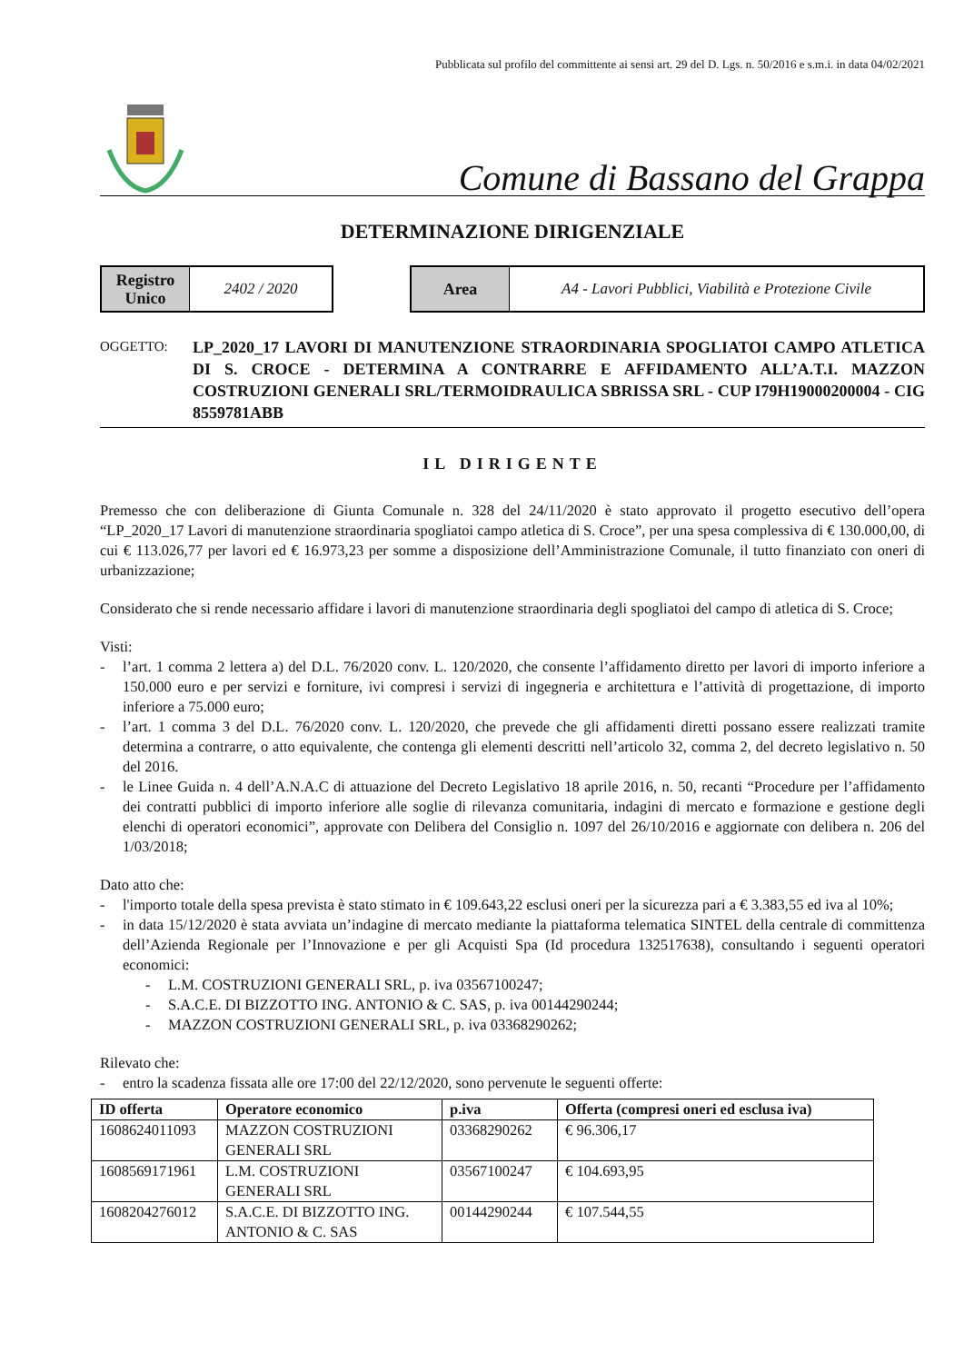Pubblicata sul profilo del committente ai sensi art. 29 del D. Lgs. n. 50/2016 e s.m.i. in data 04/02/2021
Comune di Bassano del Grappa
DETERMINAZIONE DIRIGENZIALE
Registro
Unico
2402 / 2020
Area
A4 - Lavori Pubblici, Viabilità e Protezione Civile
OGGETTO:
LP_2020_17 LAVORI DI MANUTENZIONE STRAORDINARIA SPOGLIATOI CAMPO ATLETICA DI S. CROCE - DETERMINA A CONTRARRE E AFFIDAMENTO ALL’A.T.I. MAZZON COSTRUZIONI GENERALI SRL/TERMOIDRAULICA SBRISSA SRL - CUP I79H19000200004 - CIG 8559781ABB
IL DIRIGENTE
Premesso che con deliberazione di Giunta Comunale n. 328 del 24/11/2020 è stato approvato il progetto esecutivo dell’opera “LP_2020_17 Lavori di manutenzione straordinaria spogliatoi campo atletica di S. Croce”, per una spesa complessiva di € 130.000,00, di cui € 113.026,77 per lavori ed € 16.973,23 per somme a disposizione dell’Amministrazione Comunale, il tutto finanziato con oneri di urbanizzazione;
Considerato che si rende necessario affidare i lavori di manutenzione straordinaria degli spogliatoi del campo di atletica di S. Croce;
Visti:
- l’art. 1 comma 2 lettera a) del D.L. 76/2020 conv. L. 120/2020, che consente l’affidamento diretto per lavori di importo inferiore a 150.000 euro e per servizi e forniture, ivi compresi i servizi di ingegneria e architettura e l’attività di progettazione, di importo inferiore a 75.000 euro;
- l’art. 1 comma 3 del D.L. 76/2020 conv. L. 120/2020, che prevede che gli affidamenti diretti possano essere realizzati tramite determina a contrarre, o atto equivalente, che contenga gli elementi descritti nell’articolo 32, comma 2, del decreto legislativo n. 50 del 2016.
- le Linee Guida n. 4 dell’A.N.A.C di attuazione del Decreto Legislativo 18 aprile 2016, n. 50, recanti “Procedure per l’affidamento dei contratti pubblici di importo inferiore alle soglie di rilevanza comunitaria, indagini di mercato e formazione e gestione degli elenchi di operatori economici”, approvate con Delibera del Consiglio n. 1097 del 26/10/2016 e aggiornate con delibera n. 206 del 1/03/2018;
Dato atto che:
- l'importo totale della spesa prevista è stato stimato in € 109.643,22 esclusi oneri per la sicurezza pari a € 3.383,55 ed iva al 10%;
- in data 15/12/2020 è stata avviata un’indagine di mercato mediante la piattaforma telematica SINTEL della centrale di committenza dell’Azienda Regionale per l’Innovazione e per gli Acquisti Spa (Id procedura 132517638), consultando i seguenti operatori economici:
- L.M. COSTRUZIONI GENERALI SRL, p. iva 03567100247;
- S.A.C.E. DI BIZZOTTO ING. ANTONIO & C. SAS, p. iva 00144290244;
- MAZZON COSTRUZIONI GENERALI SRL, p. iva 03368290262;
Rilevato che:
- entro la scadenza fissata alle ore 17:00 del 22/12/2020, sono pervenute le seguenti offerte:
| ID offerta | Operatore economico | p.iva | Offerta (compresi oneri ed esclusa iva) |
| --- | --- | --- | --- |
| 1608624011093 | MAZZON COSTRUZIONI GENERALI SRL | 03368290262 | € 96.306,17 |
| 1608569171961 | L.M. COSTRUZIONI GENERALI SRL | 03567100247 | € 104.693,95 |
| 1608204276012 | S.A.C.E. DI BIZZOTTO ING. ANTONIO & C. SAS | 00144290244 | € 107.544,55 |